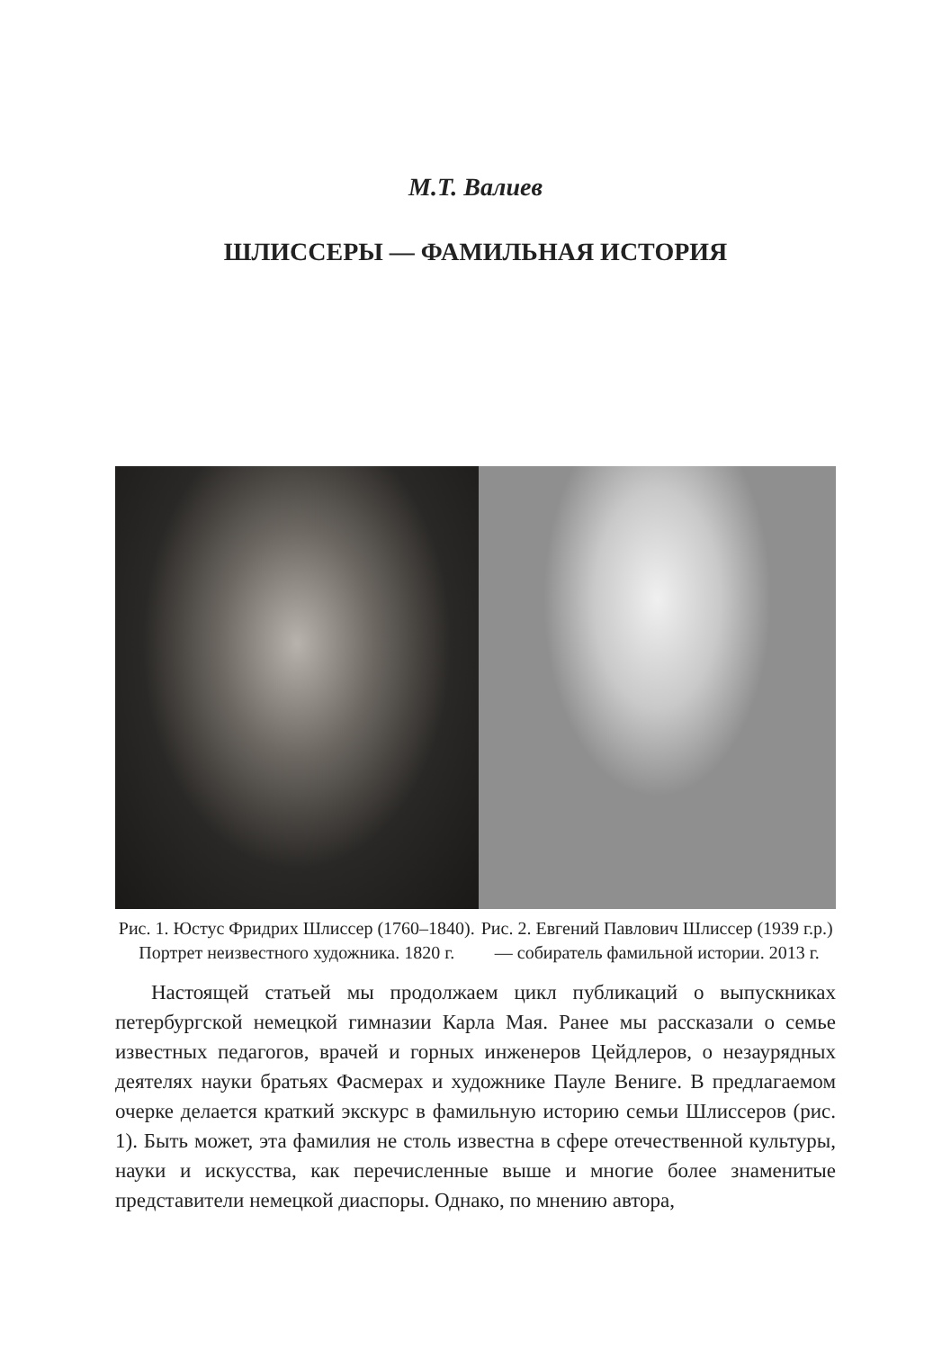М.Т. Валиев
ШЛИССЕРЫ — ФАМИЛЬНАЯ ИСТОРИЯ
Рис. 1. Юстус Фридрих Шлиссер (1760–1840). Портрет неизвестного художника. 1820 г.
Рис. 2. Евгений Павлович Шлиссер (1939 г.р.) — собиратель фамильной истории. 2013 г.
Настоящей статьей мы продолжаем цикл публикаций о выпускниках петербургской немецкой гимназии Карла Мая. Ранее мы рассказали о семье известных педагогов, врачей и горных инженеров Цейдлеров, о незаурядных деятелях науки братьях Фасмерах и художнике Пауле Вениге. В предлагаемом очерке делается краткий экскурс в фамильную историю семьи Шлиссеров (рис. 1). Быть может, эта фамилия не столь известна в сфере отечественной культуры, науки и искусства, как перечисленные выше и многие более знаменитые представители немецкой диаспоры. Однако, по мнению автора,